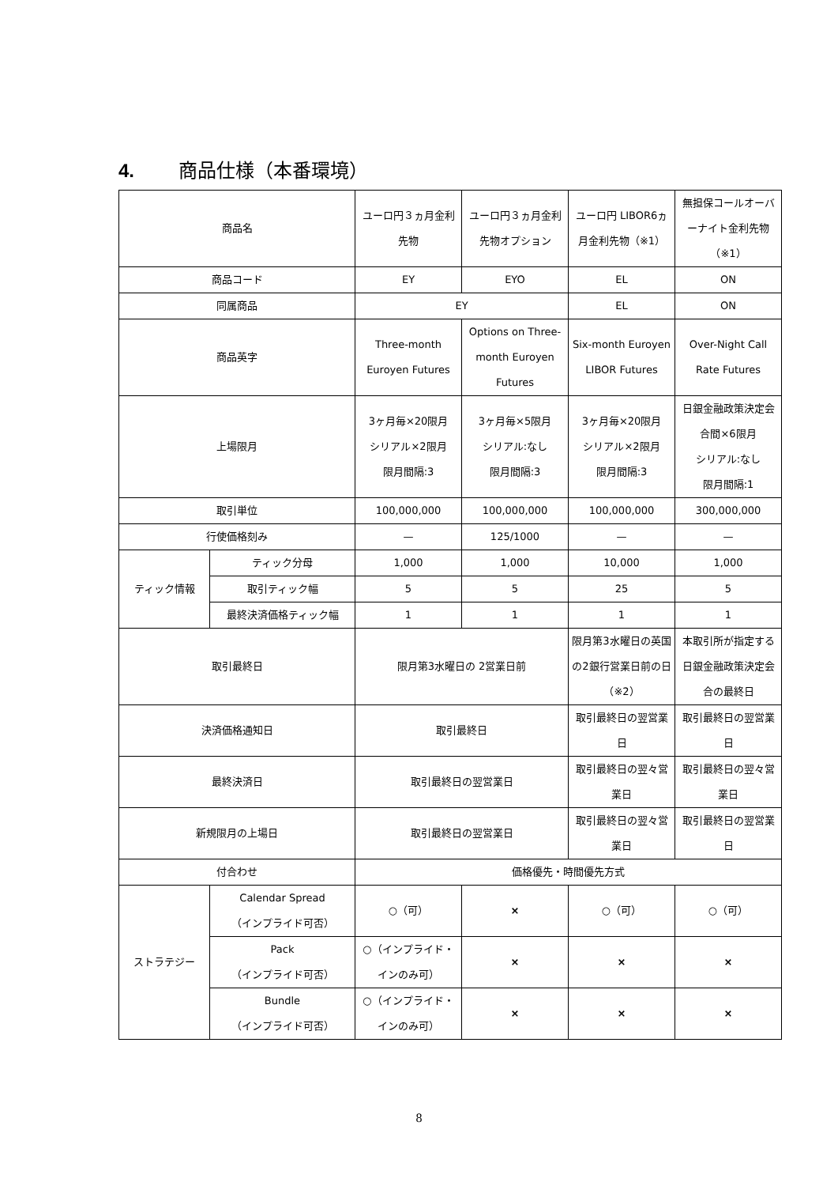4. 商品仕様（本番環境）
| 商品名 | | ユーロ円３ヵ月金利先物 | ユーロ円３ヵ月金利先物オプション | ユーロ円 LIBOR6ヵ月金利先物（※1） | 無担保コールオーバーナイト金利先物（※1） |
| 商品コード | | EY | EYO | EL | ON |
| 同属商品 | | EY | | EL | ON |
| 商品英字 | | Three-month Euroyen Futures | Options on Three-month Euroyen Futures | Six-month Euroyen LIBOR Futures | Over-Night Call Rate Futures |
| 上場限月 | | 3ヶ月毎×20限月 シリアル×2限月 限月間隔:3 | 3ヶ月毎×5限月 シリアル:なし 限月間隔:3 | 3ヶ月毎×20限月 シリアル×2限月 限月間隔:3 | 日銀金融政策決定会合間×6限月 シリアル:なし 限月間隔:1 |
| 取引単位 | | 100,000,000 | 100,000,000 | 100,000,000 | 300,000,000 |
| 行使価格刻み | | — | 125/1000 | — | — |
| ティック情報 | ティック分母 | 1,000 | 1,000 | 10,000 | 1,000 |
| | 取引ティック幅 | 5 | 5 | 25 | 5 |
| | 最終決済価格ティック幅 | 1 | 1 | 1 | 1 |
| 取引最終日 | | 限月第3水曜日の 2営業日前 | | 限月第3水曜日の英国の2銀行営業日前の日（※2） | 本取引所が指定する日銀金融政策決定会合の最終日 |
| 決済価格通知日 | | 取引最終日 | | 取引最終日の翌営業日 | 取引最終日の翌営業日 |
| 最終決済日 | | 取引最終日の翌営業日 | | 取引最終日の翌々営業日 | 取引最終日の翌々営業日 |
| 新規限月の上場日 | | 取引最終日の翌営業日 | | 取引最終日の翌々営業日 | 取引最終日の翌営業日 |
| 付合わせ | | 価格優先・時間優先方式 | | | |
| ストラテジー | Calendar Spread （インプライド可否） | ○（可） | × | ○（可） | ○（可） |
| | Pack （インプライド可否） | ○（インプライド・インのみ可） | × | × | × |
| | Bundle （インプライド可否） | ○（インプライド・インのみ可） | × | × | × |
8